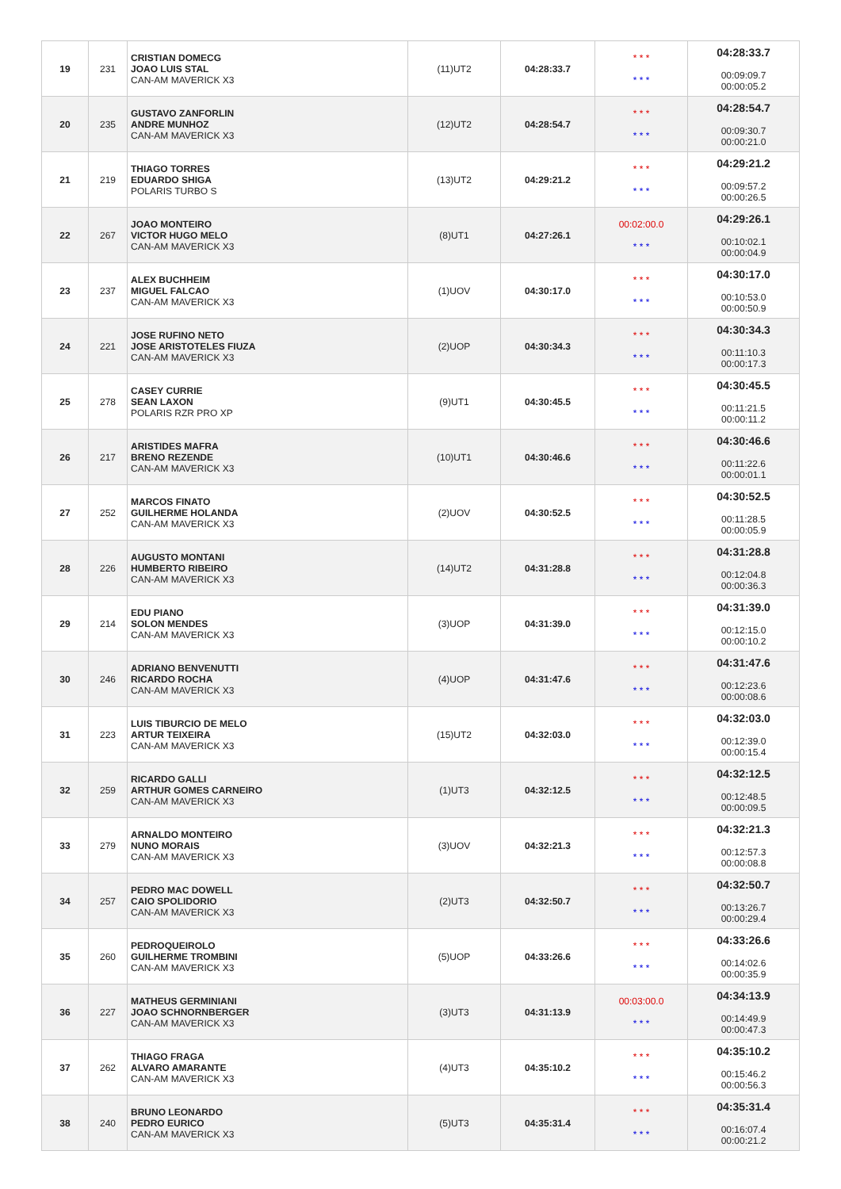| 19 | 231 | CRISTIAN DOMECG JOAO LUIS STAL CAN-AM MAVERICK X3 | (11)UT2 | 04:28:33.7 | * * * * * * | 04:28:33.7 00:09:09.7 00:00:05.2 |
| 20 | 235 | GUSTAVO ZANFORLIN ANDRE MUNHOZ CAN-AM MAVERICK X3 | (12)UT2 | 04:28:54.7 | * * * * * * | 04:28:54.7 00:09:30.7 00:00:21.0 |
| 21 | 219 | THIAGO TORRES EDUARDO SHIGA POLARIS TURBO S | (13)UT2 | 04:29:21.2 | * * * * * * | 04:29:21.2 00:09:57.2 00:00:26.5 |
| 22 | 267 | JOAO MONTEIRO VICTOR HUGO MELO CAN-AM MAVERICK X3 | (8)UT1 | 04:27:26.1 | 00:02:00.0 * * * | 04:29:26.1 00:10:02.1 00:00:04.9 |
| 23 | 237 | ALEX BUCHHEIM MIGUEL FALCAO CAN-AM MAVERICK X3 | (1)UOV | 04:30:17.0 | * * * * * * | 04:30:17.0 00:10:53.0 00:00:50.9 |
| 24 | 221 | JOSE RUFINO NETO JOSE ARISTOTELES FIUZA CAN-AM MAVERICK X3 | (2)UOP | 04:30:34.3 | * * * * * * | 04:30:34.3 00:11:10.3 00:00:17.3 |
| 25 | 278 | CASEY CURRIE SEAN LAXON POLARIS RZR PRO XP | (9)UT1 | 04:30:45.5 | * * * * * * | 04:30:45.5 00:11:21.5 00:00:11.2 |
| 26 | 217 | ARISTIDES MAFRA BRENO REZENDE CAN-AM MAVERICK X3 | (10)UT1 | 04:30:46.6 | * * * * * * | 04:30:46.6 00:11:22.6 00:00:01.1 |
| 27 | 252 | MARCOS FINATO GUILHERME HOLANDA CAN-AM MAVERICK X3 | (2)UOV | 04:30:52.5 | * * * * * * | 04:30:52.5 00:11:28.5 00:00:05.9 |
| 28 | 226 | AUGUSTO MONTANI HUMBERTO RIBEIRO CAN-AM MAVERICK X3 | (14)UT2 | 04:31:28.8 | * * * * * * | 04:31:28.8 00:12:04.8 00:00:36.3 |
| 29 | 214 | EDU PIANO SOLON MENDES CAN-AM MAVERICK X3 | (3)UOP | 04:31:39.0 | * * * * * * | 04:31:39.0 00:12:15.0 00:00:10.2 |
| 30 | 246 | ADRIANO BENVENUTTI RICARDO ROCHA CAN-AM MAVERICK X3 | (4)UOP | 04:31:47.6 | * * * * * * | 04:31:47.6 00:12:23.6 00:00:08.6 |
| 31 | 223 | LUIS TIBURCIO DE MELO ARTUR TEIXEIRA CAN-AM MAVERICK X3 | (15)UT2 | 04:32:03.0 | * * * * * * | 04:32:03.0 00:12:39.0 00:00:15.4 |
| 32 | 259 | RICARDO GALLI ARTHUR GOMES CARNEIRO CAN-AM MAVERICK X3 | (1)UT3 | 04:32:12.5 | * * * * * * | 04:32:12.5 00:12:48.5 00:00:09.5 |
| 33 | 279 | ARNALDO MONTEIRO NUNO MORAIS CAN-AM MAVERICK X3 | (3)UOV | 04:32:21.3 | * * * * * * | 04:32:21.3 00:12:57.3 00:00:08.8 |
| 34 | 257 | PEDRO MAC DOWELL CAIO SPOLIDORIO CAN-AM MAVERICK X3 | (2)UT3 | 04:32:50.7 | * * * * * * | 04:32:50.7 00:13:26.7 00:00:29.4 |
| 35 | 260 | PEDROQUEIROLO GUILHERME TROMBINI CAN-AM MAVERICK X3 | (5)UOP | 04:33:26.6 | * * * * * * | 04:33:26.6 00:14:02.6 00:00:35.9 |
| 36 | 227 | MATHEUS GERMINIANI JOAO SCHNORNBERGER CAN-AM MAVERICK X3 | (3)UT3 | 04:31:13.9 | 00:03:00.0 * * * | 04:34:13.9 00:14:49.9 00:00:47.3 |
| 37 | 262 | THIAGO FRAGA ALVARO AMARANTE CAN-AM MAVERICK X3 | (4)UT3 | 04:35:10.2 | * * * * * * | 04:35:10.2 00:15:46.2 00:00:56.3 |
| 38 | 240 | BRUNO LEONARDO PEDRO EURICO CAN-AM MAVERICK X3 | (5)UT3 | 04:35:31.4 | * * * * * * | 04:35:31.4 00:16:07.4 00:00:21.2 |